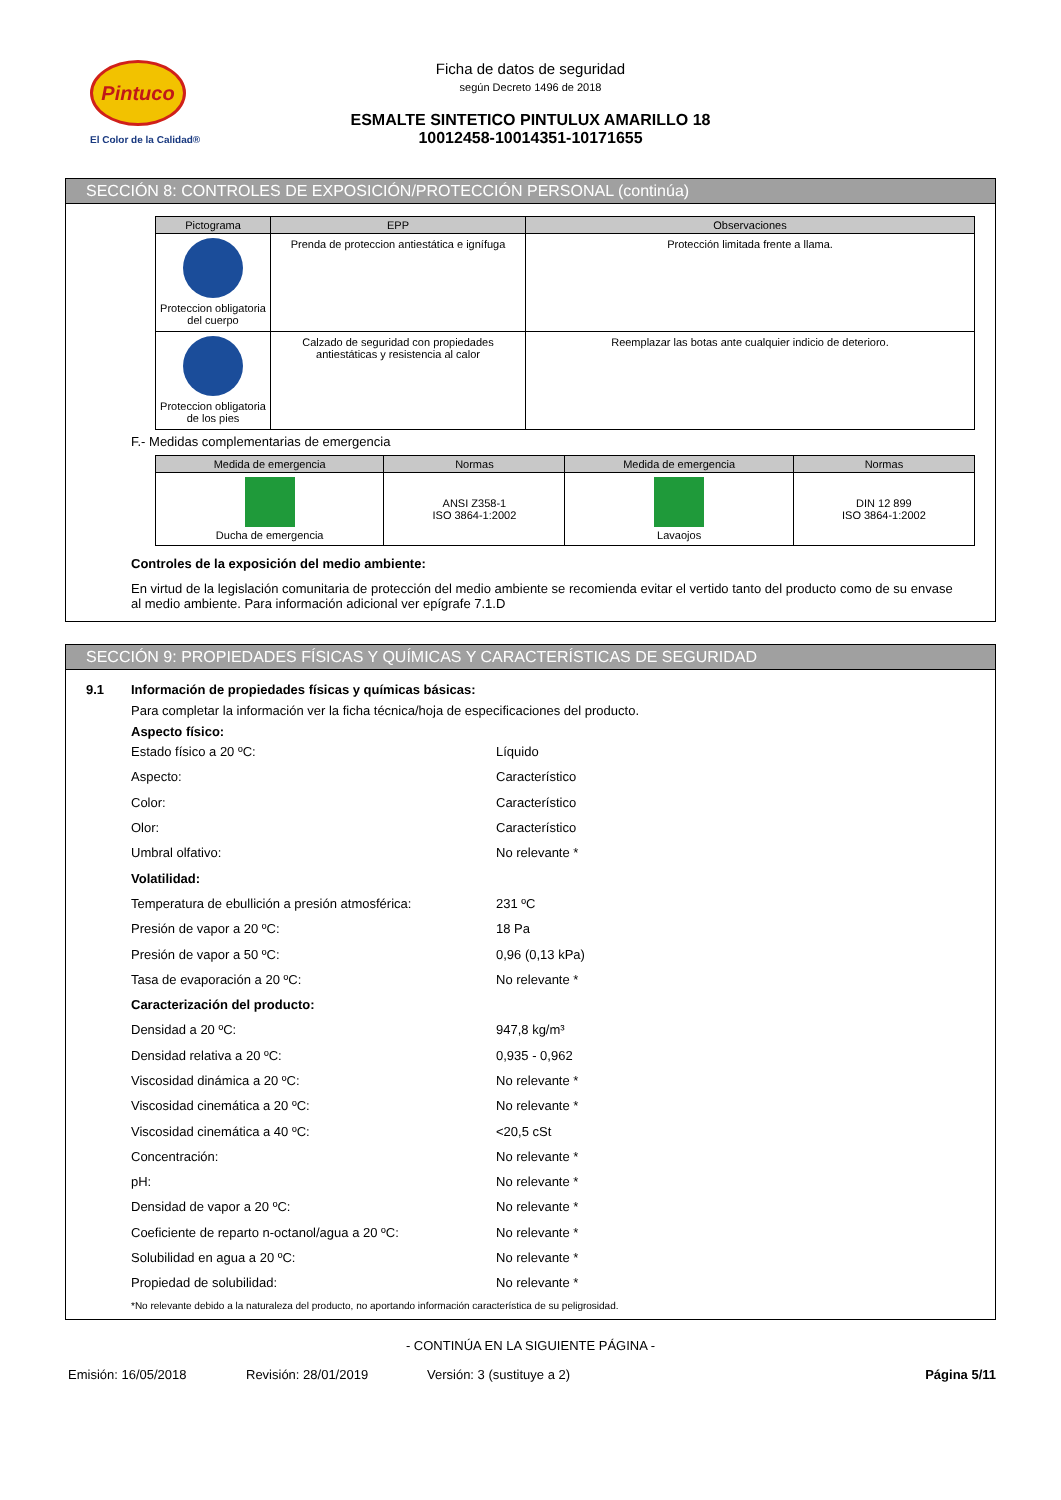Pintuco
El Color de la Calidad®
Ficha de datos de seguridad
según Decreto 1496 de 2018
ESMALTE SINTETICO PINTULUX AMARILLO 18
10012458-10014351-10171655
SECCIÓN 8: CONTROLES DE EXPOSICIÓN/PROTECCIÓN PERSONAL (continúa)
| Pictograma | EPP | Observaciones |
| --- | --- | --- |
| Proteccion obligatoria del cuerpo | Prenda de proteccion antiestática e ignífuga | Protección limitada frente a llama. |
| Proteccion obligatoria de los pies | Calzado de seguridad con propiedades antiestáticas y resistencia al calor | Reemplazar las botas ante cualquier indicio de deterioro. |
F.- Medidas complementarias de emergencia
| Medida de emergencia | Normas | Medida de emergencia | Normas |
| --- | --- | --- | --- |
| Ducha de emergencia | ANSI Z358-1 ISO 3864-1:2002 | Lavaojos | DIN 12 899 ISO 3864-1:2002 |
Controles de la exposición del medio ambiente:
En virtud de la legislación comunitaria de protección del medio ambiente se recomienda evitar el vertido tanto del producto como de su envase al medio ambiente. Para información adicional ver epígrafe 7.1.D
SECCIÓN 9: PROPIEDADES FÍSICAS Y QUÍMICAS Y CARACTERÍSTICAS DE SEGURIDAD
9.1 Información de propiedades físicas y químicas básicas:
Para completar la información ver la ficha técnica/hoja de especificaciones del producto.
Aspecto físico:
Estado físico a 20 ºC: Líquido
Aspecto: Característico
Color: Característico
Olor: Característico
Umbral olfativo: No relevante *
Volatilidad:
Temperatura de ebullición a presión atmosférica: 231 ºC
Presión de vapor a 20 ºC: 18 Pa
Presión de vapor a 50 ºC: 0,96 (0,13 kPa)
Tasa de evaporación a 20 ºC: No relevante *
Caracterización del producto:
Densidad a 20 ºC: 947,8 kg/m³
Densidad relativa a 20 ºC: 0,935 - 0,962
Viscosidad dinámica a 20 ºC: No relevante *
Viscosidad cinemática a 20 ºC: No relevante *
Viscosidad cinemática a 40 ºC: <20,5 cSt
Concentración: No relevante *
pH: No relevante *
Densidad de vapor a 20 ºC: No relevante *
Coeficiente de reparto n-octanol/agua a 20 ºC: No relevante *
Solubilidad en agua a 20 ºC: No relevante *
Propiedad de solubilidad: No relevante *
*No relevante debido a la naturaleza del producto, no aportando información característica de su peligrosidad.
- CONTINÚA EN LA SIGUIENTE PÁGINA -
Emisión: 16/05/2018 Revisión: 28/01/2019 Versión: 3 (sustituye a 2) Página 5/11